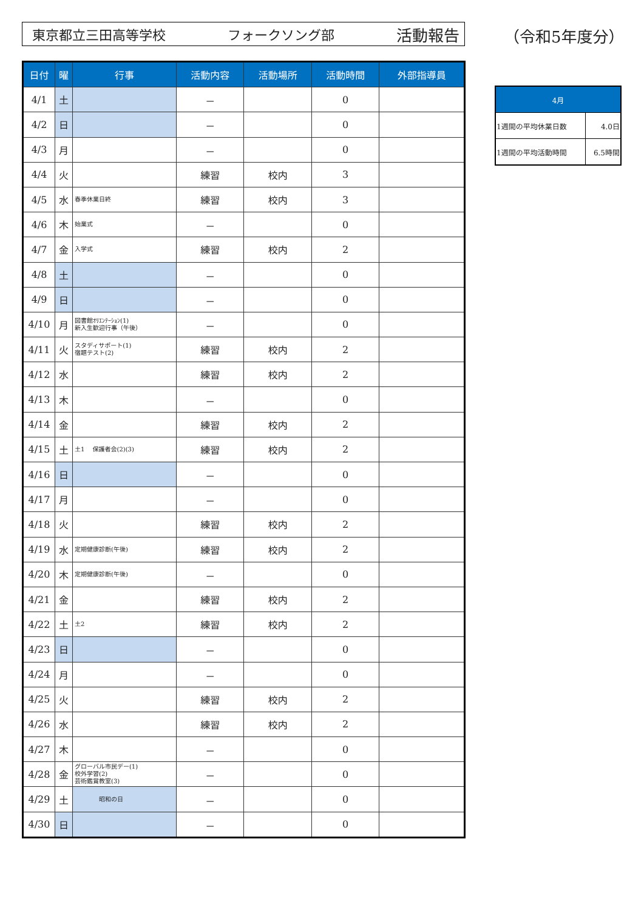東京都立三田高等学校 フォークソング部 活動報告 （令和5年度分）
| 日付 | 曜 | 行事 | 活動内容 | 活動場所 | 活動時間 | 外部指導員 |
| --- | --- | --- | --- | --- | --- | --- |
| 4/1 | 土 | | － | | 0 | |
| 4/2 | 日 | | － | | 0 | |
| 4/3 | 月 | | － | | 0 | |
| 4/4 | 火 | | 練習 | 校内 | 3 | |
| 4/5 | 水 | 春季休業日終 | 練習 | 校内 | 3 | |
| 4/6 | 木 | 始業式 | － | | 0 | |
| 4/7 | 金 | 入学式 | 練習 | 校内 | 2 | |
| 4/8 | 土 | | － | | 0 | |
| 4/9 | 日 | | － | | 0 | |
| 4/10 | 月 | 図書館ｵﾘｴﾝﾃｰｼｮﾝ(1) 新入生歓迎行事（午後） | － | | 0 | |
| 4/11 | 火 | スタディサポート(1) 宿題テスト(2) | 練習 | 校内 | 2 | |
| 4/12 | 水 | | 練習 | 校内 | 2 | |
| 4/13 | 木 | | － | | 0 | |
| 4/14 | 金 | | 練習 | 校内 | 2 | |
| 4/15 | 土 | 土1 保護者会(2)(3) | 練習 | 校内 | 2 | |
| 4/16 | 日 | | － | | 0 | |
| 4/17 | 月 | | － | | 0 | |
| 4/18 | 火 | | 練習 | 校内 | 2 | |
| 4/19 | 水 | 定期健康診断(午後) | 練習 | 校内 | 2 | |
| 4/20 | 木 | 定期健康診断(午後) | － | | 0 | |
| 4/21 | 金 | | 練習 | 校内 | 2 | |
| 4/22 | 土 | 土2 | 練習 | 校内 | 2 | |
| 4/23 | 日 | | － | | 0 | |
| 4/24 | 月 | | － | | 0 | |
| 4/25 | 火 | | 練習 | 校内 | 2 | |
| 4/26 | 水 | | 練習 | 校内 | 2 | |
| 4/27 | 木 | | － | | 0 | |
| 4/28 | 金 | グローバル市民デー(1) 校外学習(2) 芸術鑑賞教室(3) | － | | 0 | |
| 4/29 | 土 | 昭和の日 | － | | 0 | |
| 4/30 | 日 | | － | | 0 | |
| 4月 | |
| --- | --- |
| 1週間の平均休業日数 | 4.0日 |
| 1週間の平均活動時間 | 6.5時間 |